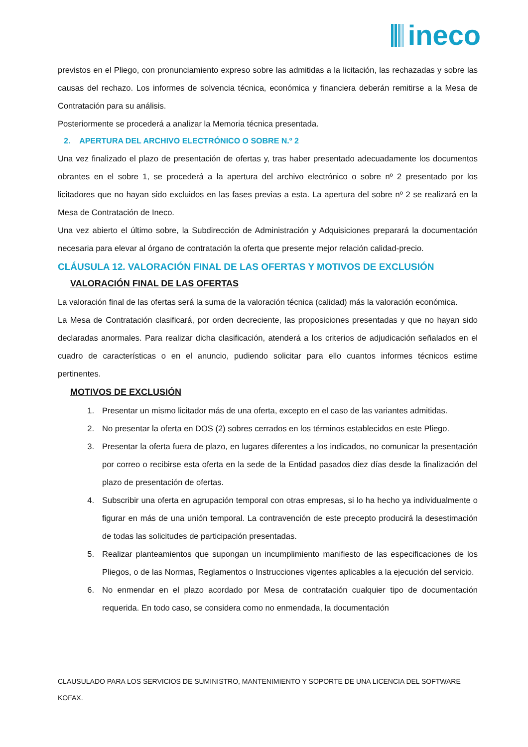ineco
previstos en el Pliego, con pronunciamiento expreso sobre las admitidas a la licitación, las rechazadas y sobre las causas del rechazo. Los informes de solvencia técnica, económica y financiera deberán remitirse a la Mesa de Contratación para su análisis.
Posteriormente se procederá a analizar la Memoria técnica presentada.
2. APERTURA DEL ARCHIVO ELECTRÓNICO O SOBRE N.º 2
Una vez finalizado el plazo de presentación de ofertas y, tras haber presentado adecuadamente los documentos obrantes en el sobre 1, se procederá a la apertura del archivo electrónico o sobre nº 2 presentado por los licitadores que no hayan sido excluidos en las fases previas a esta. La apertura del sobre nº 2 se realizará en la Mesa de Contratación de Ineco.
Una vez abierto el último sobre, la Subdirección de Administración y Adquisiciones preparará la documentación necesaria para elevar al órgano de contratación la oferta que presente mejor relación calidad-precio.
CLÁUSULA 12. VALORACIÓN FINAL DE LAS OFERTAS Y MOTIVOS DE EXCLUSIÓN
VALORACIÓN FINAL DE LAS OFERTAS
La valoración final de las ofertas será la suma de la valoración técnica (calidad) más la valoración económica.
La Mesa de Contratación clasificará, por orden decreciente, las proposiciones presentadas y que no hayan sido declaradas anormales. Para realizar dicha clasificación, atenderá a los criterios de adjudicación señalados en el cuadro de características o en el anuncio, pudiendo solicitar para ello cuantos informes técnicos estime pertinentes.
MOTIVOS DE EXCLUSIÓN
1. Presentar un mismo licitador más de una oferta, excepto en el caso de las variantes admitidas.
2. No presentar la oferta en DOS (2) sobres cerrados en los términos establecidos en este Pliego.
3. Presentar la oferta fuera de plazo, en lugares diferentes a los indicados, no comunicar la presentación por correo o recibirse esta oferta en la sede de la Entidad pasados diez días desde la finalización del plazo de presentación de ofertas.
4. Subscribir una oferta en agrupación temporal con otras empresas, si lo ha hecho ya individualmente o figurar en más de una unión temporal. La contravención de este precepto producirá la desestimación de todas las solicitudes de participación presentadas.
5. Realizar planteamientos que supongan un incumplimiento manifiesto de las especificaciones de los Pliegos, o de las Normas, Reglamentos o Instrucciones vigentes aplicables a la ejecución del servicio.
6. No enmendar en el plazo acordado por Mesa de contratación cualquier tipo de documentación requerida. En todo caso, se considera como no enmendada, la documentación
CLAUSULADO PARA LOS SERVICIOS DE SUMINISTRO, MANTENIMIENTO Y SOPORTE DE UNA LICENCIA DEL SOFTWARE KOFAX.